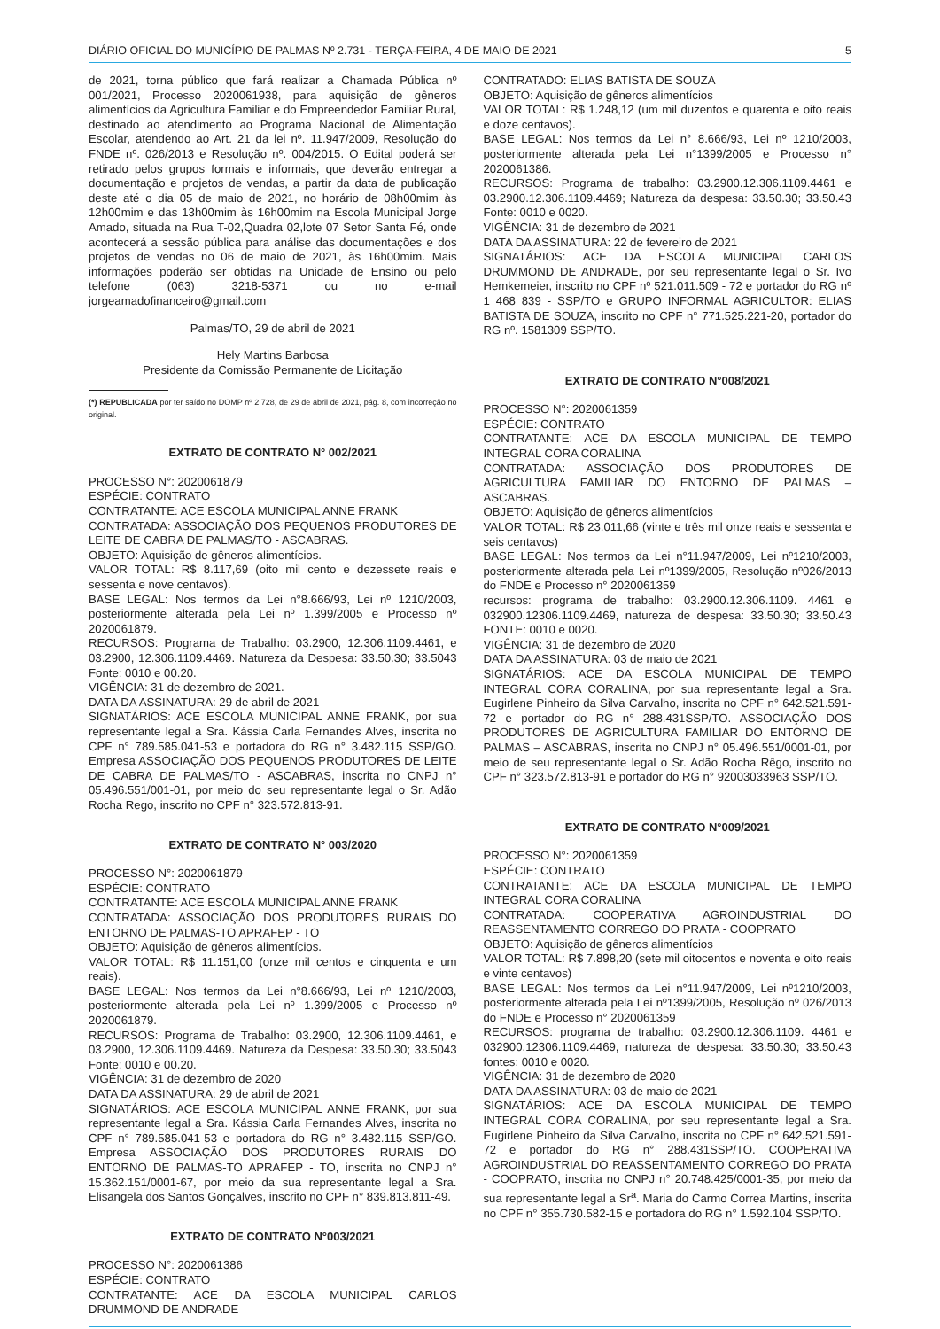DIÁRIO OFICIAL DO MUNICÍPIO DE PALMAS Nº 2.731 - TERÇA-FEIRA, 4 DE MAIO DE 2021 5
de 2021, torna público que fará realizar a Chamada Pública nº 001/2021, Processo 2020061938, para aquisição de gêneros alimentícios da Agricultura Familiar e do Empreendedor Familiar Rural, destinado ao atendimento ao Programa Nacional de Alimentação Escolar, atendendo ao Art. 21 da lei nº. 11.947/2009, Resolução do FNDE nº. 026/2013 e Resolução nº. 004/2015. O Edital poderá ser retirado pelos grupos formais e informais, que deverão entregar a documentação e projetos de vendas, a partir da data de publicação deste até o dia 05 de maio de 2021, no horário de 08h00mim às 12h00mim e das 13h00mim às 16h00mim na Escola Municipal Jorge Amado, situada na Rua T-02,Quadra 02,lote 07 Setor Santa Fé, onde acontecerá a sessão pública para análise das documentações e dos projetos de vendas no 06 de maio de 2021, às 16h00mim. Mais informações poderão ser obtidas na Unidade de Ensino ou pelo telefone (063) 3218-5371 ou no e-mail jorgeamadofinanceiro@gmail.com
Palmas/TO, 29 de abril de 2021
Hely Martins Barbosa
Presidente da Comissão Permanente de Licitação
(*) REPUBLICADA por ter saído no DOMP nº 2.728, de 29 de abril de 2021, pág. 8, com incorreção no original.
EXTRATO DE CONTRATO N° 002/2021
PROCESSO N°: 2020061879
ESPÉCIE: CONTRATO
CONTRATANTE: ACE ESCOLA MUNICIPAL ANNE FRANK
CONTRATADA: ASSOCIAÇÃO DOS PEQUENOS PRODUTORES DE LEITE DE CABRA DE PALMAS/TO - ASCABRAS.
OBJETO: Aquisição de gêneros alimentícios.
VALOR TOTAL: R$ 8.117,69 (oito mil cento e dezessete reais e sessenta e nove centavos).
BASE LEGAL: Nos termos da Lei n°8.666/93, Lei nº 1210/2003, posteriormente alterada pela Lei nº 1.399/2005 e Processo nº 2020061879.
RECURSOS: Programa de Trabalho: 03.2900, 12.306.1109.4461, e 03.2900, 12.306.1109.4469. Natureza da Despesa: 33.50.30; 33.5043 Fonte: 0010 e 00.20.
VIGÊNCIA: 31 de dezembro de 2021.
DATA DA ASSINATURA: 29 de abril de 2021
SIGNATÁRIOS: ACE ESCOLA MUNICIPAL ANNE FRANK, por sua representante legal a Sra. Kássia Carla Fernandes Alves, inscrita no CPF n° 789.585.041-53 e portadora do RG n° 3.482.115 SSP/GO. Empresa ASSOCIAÇÃO DOS PEQUENOS PRODUTORES DE LEITE DE CABRA DE PALMAS/TO - ASCABRAS, inscrita no CNPJ n° 05.496.551/001-01, por meio do seu representante legal o Sr. Adão Rocha Rego, inscrito no CPF n° 323.572.813-91.
EXTRATO DE CONTRATO N° 003/2020
PROCESSO N°: 2020061879
ESPÉCIE: CONTRATO
CONTRATANTE: ACE ESCOLA MUNICIPAL ANNE FRANK
CONTRATADA: ASSOCIAÇÃO DOS PRODUTORES RURAIS DO ENTORNO DE PALMAS-TO APRAFEP - TO
OBJETO: Aquisição de gêneros alimentícios.
VALOR TOTAL: R$ 11.151,00 (onze mil centos e cinquenta e um reais).
BASE LEGAL: Nos termos da Lei n°8.666/93, Lei nº 1210/2003, posteriormente alterada pela Lei nº 1.399/2005 e Processo nº 2020061879.
RECURSOS: Programa de Trabalho: 03.2900, 12.306.1109.4461, e 03.2900, 12.306.1109.4469. Natureza da Despesa: 33.50.30; 33.5043 Fonte: 0010 e 00.20.
VIGÊNCIA: 31 de dezembro de 2020
DATA DA ASSINATURA: 29 de abril de 2021
SIGNATÁRIOS: ACE ESCOLA MUNICIPAL ANNE FRANK, por sua representante legal a Sra. Kássia Carla Fernandes Alves, inscrita no CPF n° 789.585.041-53 e portadora do RG n° 3.482.115 SSP/GO. Empresa ASSOCIAÇÃO DOS PRODUTORES RURAIS DO ENTORNO DE PALMAS-TO APRAFEP - TO, inscrita no CNPJ n° 15.362.151/0001-67, por meio da sua representante legal a Sra. Elisangela dos Santos Gonçalves, inscrito no CPF n° 839.813.811-49.
EXTRATO DE CONTRATO N°003/2021
PROCESSO N°: 2020061386
ESPÉCIE: CONTRATO
CONTRATANTE: ACE DA ESCOLA MUNICIPAL CARLOS DRUMMOND DE ANDRADE
CONTRATADO: ELIAS BATISTA DE SOUZA
OBJETO: Aquisição de gêneros alimentícios
VALOR TOTAL: R$ 1.248,12 (um mil duzentos e quarenta e oito reais e doze centavos).
BASE LEGAL: Nos termos da Lei n° 8.666/93, Lei nº 1210/2003, posteriormente alterada pela Lei n°1399/2005 e Processo n° 2020061386.
RECURSOS: Programa de trabalho: 03.2900.12.306.1109.4461 e 03.2900.12.306.1109.4469; Natureza da despesa: 33.50.30; 33.50.43 Fonte: 0010 e 0020.
VIGÊNCIA: 31 de dezembro de 2021
DATA DA ASSINATURA: 22 de fevereiro de 2021
SIGNATÁRIOS: ACE DA ESCOLA MUNICIPAL CARLOS DRUMMOND DE ANDRADE, por seu representante legal o Sr. Ivo Hemkemeier, inscrito no CPF nº 521.011.509 - 72 e portador do RG nº 1 468 839 - SSP/TO e GRUPO INFORMAL AGRICULTOR: ELIAS BATISTA DE SOUZA, inscrito no CPF n° 771.525.221-20, portador do RG nº. 1581309 SSP/TO.
EXTRATO DE CONTRATO N°008/2021
PROCESSO N°: 2020061359
ESPÉCIE: CONTRATO
CONTRATANTE: ACE DA ESCOLA MUNICIPAL DE TEMPO INTEGRAL CORA CORALINA
CONTRATADA: ASSOCIAÇÃO DOS PRODUTORES DE AGRICULTURA FAMILIAR DO ENTORNO DE PALMAS – ASCABRAS.
OBJETO: Aquisição de gêneros alimentícios
VALOR TOTAL: R$ 23.011,66 (vinte e três mil onze reais e sessenta e seis centavos)
BASE LEGAL: Nos termos da Lei n°11.947/2009, Lei nº1210/2003, posteriormente alterada pela Lei nº1399/2005, Resolução nº026/2013 do FNDE e Processo n° 2020061359
recursos: programa de trabalho: 03.2900.12.306.1109. 4461 e 032900.12306.1109.4469, natureza de despesa: 33.50.30; 33.50.43 FONTE: 0010 e 0020.
VIGÊNCIA: 31 de dezembro de 2020
DATA DA ASSINATURA: 03 de maio de 2021
SIGNATÁRIOS: ACE DA ESCOLA MUNICIPAL DE TEMPO INTEGRAL CORA CORALINA, por sua representante legal a Sra. Eugirlene Pinheiro da Silva Carvalho, inscrita no CPF n° 642.521.591-72 e portador do RG n° 288.431SSP/TO. ASSOCIAÇÃO DOS PRODUTORES DE AGRICULTURA FAMILIAR DO ENTORNO DE PALMAS – ASCABRAS, inscrita no CNPJ n° 05.496.551/0001-01, por meio de seu representante legal o Sr. Adão Rocha Rêgo, inscrito no CPF n° 323.572.813-91 e portador do RG n° 92003033963 SSP/TO.
EXTRATO DE CONTRATO N°009/2021
PROCESSO N°: 2020061359
ESPÉCIE: CONTRATO
CONTRATANTE: ACE DA ESCOLA MUNICIPAL DE TEMPO INTEGRAL CORA CORALINA
CONTRATADA: COOPERATIVA AGROINDUSTRIAL DO REASSENTAMENTO CORREGO DO PRATA - COOPRATO
OBJETO: Aquisição de gêneros alimentícios
VALOR TOTAL: R$ 7.898,20 (sete mil oitocentos e noventa e oito reais e vinte centavos)
BASE LEGAL: Nos termos da Lei n°11.947/2009, Lei nº1210/2003, posteriormente alterada pela Lei nº1399/2005, Resolução nº 026/2013 do FNDE e Processo n° 2020061359
RECURSOS: programa de trabalho: 03.2900.12.306.1109. 4461 e 032900.12306.1109.4469, natureza de despesa: 33.50.30; 33.50.43 fontes: 0010 e 0020.
VIGÊNCIA: 31 de dezembro de 2020
DATA DA ASSINATURA: 03 de maio de 2021
SIGNATÁRIOS: ACE DA ESCOLA MUNICIPAL DE TEMPO INTEGRAL CORA CORALINA, por seu representante legal a Sra. Eugirlene Pinheiro da Silva Carvalho, inscrita no CPF n° 642.521.591-72 e portador do RG n° 288.431SSP/TO. COOPERATIVA AGROINDUSTRIAL DO REASSENTAMENTO CORREGO DO PRATA - COOPRATO, inscrita no CNPJ n° 20.748.425/0001-35, por meio da sua representante legal a Sr<sup>a</sup>. Maria do Carmo Correa Martins, inscrita no CPF n° 355.730.582-15 e portadora do RG n° 1.592.104 SSP/TO.